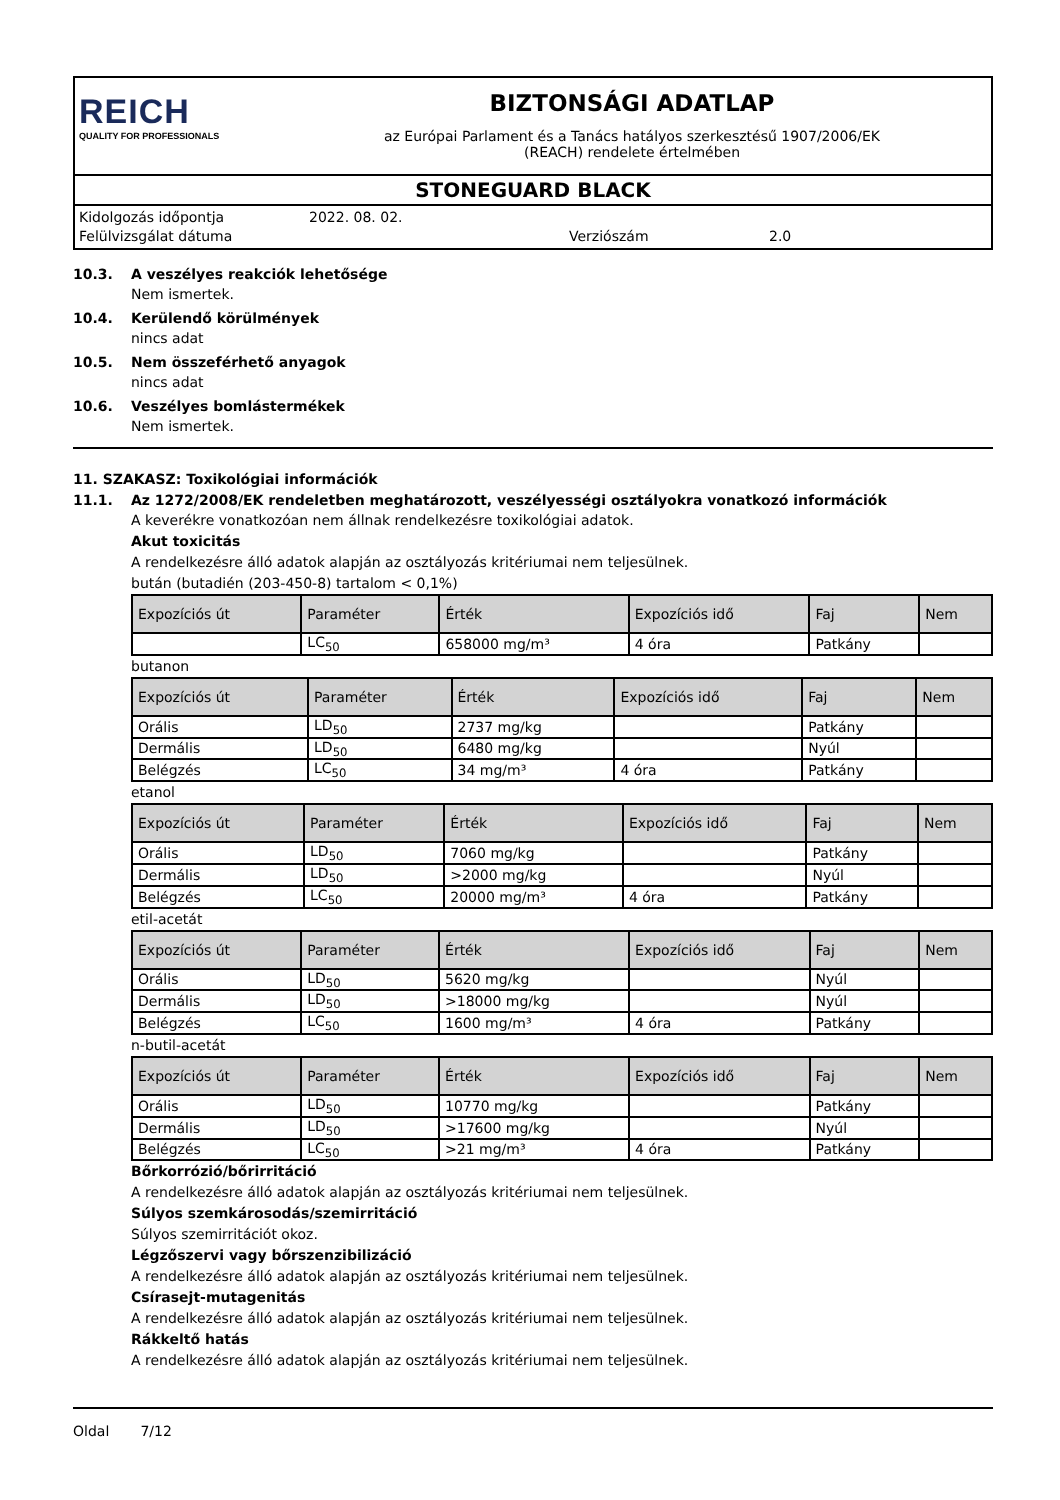REICH
QUALITY FOR PROFESSIONALS
BIZTONSÁGI ADATLAP
az Európai Parlament és a Tanács hatályos szerkesztésű 1907/2006/EK
(REACH) rendelete értelmében
STONEGUARD BLACK
Kidolgozás időpontja
Felülvizsgálat dátuma
2022. 08. 02.
Verziószám
2.0
10.3. A veszélyes reakciók lehetősége
Nem ismertek.
10.4. Kerülendő körülmények
nincs adat
10.5. Nem összeférhető anyagok
nincs adat
10.6. Veszélyes bomlástermékek
Nem ismertek.
11. SZAKASZ: Toxikológiai információk
11.1. Az 1272/2008/EK rendeletben meghatározott, veszélyességi osztályokra vonatkozó információk
A keverékre vonatkozóan nem állnak rendelkezésre toxikológiai adatok.
Akut toxicitás
A rendelkezésre álló adatok alapján az osztályozás kritériumai nem teljesülnek.
bután (butadién (203-450-8) tartalom < 0,1%)
| Expozíciós út | Paraméter | Érték | Expozíciós idő | Faj | Nem |
| --- | --- | --- | --- | --- | --- |
| | LC<sub>50</sub> | 658000 mg/m³ | 4 óra | Patkány | |
butanon
| Expozíciós út | Paraméter | Érték | Expozíciós idő | Faj | Nem |
| --- | --- | --- | --- | --- | --- |
| Orális | LD<sub>50</sub> | 2737 mg/kg | | Patkány | |
| Dermális | LD<sub>50</sub> | 6480 mg/kg | | Nyúl | |
| Belégzés | LC<sub>50</sub> | 34 mg/m³ | 4 óra | Patkány | |
etanol
| Expozíciós út | Paraméter | Érték | Expozíciós idő | Faj | Nem |
| --- | --- | --- | --- | --- | --- |
| Orális | LD<sub>50</sub> | 7060 mg/kg | | Patkány | |
| Dermális | LD<sub>50</sub> | >2000 mg/kg | | Nyúl | |
| Belégzés | LC<sub>50</sub> | 20000 mg/m³ | 4 óra | Patkány | |
etil-acetát
| Expozíciós út | Paraméter | Érték | Expozíciós idő | Faj | Nem |
| --- | --- | --- | --- | --- | --- |
| Orális | LD<sub>50</sub> | 5620 mg/kg | | Nyúl | |
| Dermális | LD<sub>50</sub> | >18000 mg/kg | | Nyúl | |
| Belégzés | LC<sub>50</sub> | 1600 mg/m³ | 4 óra | Patkány | |
n-butil-acetát
| Expozíciós út | Paraméter | Érték | Expozíciós idő | Faj | Nem |
| --- | --- | --- | --- | --- | --- |
| Orális | LD<sub>50</sub> | 10770 mg/kg | | Patkány | |
| Dermális | LD<sub>50</sub> | >17600 mg/kg | | Nyúl | |
| Belégzés | LC<sub>50</sub> | >21 mg/m³ | 4 óra | Patkány | |
Bőrkorrózió/bőrirritáció
A rendelkezésre álló adatok alapján az osztályozás kritériumai nem teljesülnek.
Súlyos szemkárosodás/szemirritáció
Súlyos szemirritációt okoz.
Légzőszervi vagy bőrszenzibilizáció
A rendelkezésre álló adatok alapján az osztályozás kritériumai nem teljesülnek.
Csírasejt-mutagenitás
A rendelkezésre álló adatok alapján az osztályozás kritériumai nem teljesülnek.
Rákkeltő hatás
A rendelkezésre álló adatok alapján az osztályozás kritériumai nem teljesülnek.
Oldal 7/12